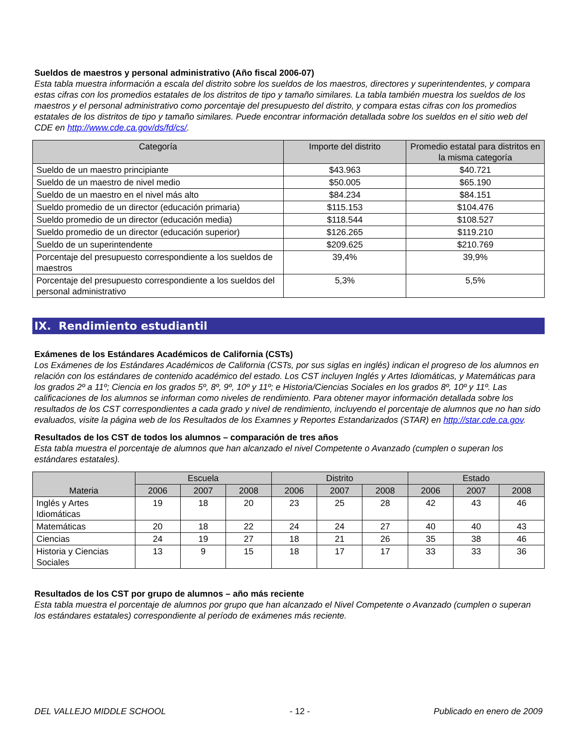Sueldos de maestros y personal administrativo (Año fiscal 2006-07)
Esta tabla muestra información a escala del distrito sobre los sueldos de los maestros, directores y superintendentes, y compara estas cifras con los promedios estatales de los distritos de tipo y tamaño similares. La tabla también muestra los sueldos de los maestros y el personal administrativo como porcentaje del presupuesto del distrito, y compara estas cifras con los promedios estatales de los distritos de tipo y tamaño similares. Puede encontrar información detallada sobre los sueldos en el sitio web del CDE en http://www.cde.ca.gov/ds/fd/cs/.
| Categoría | Importe del distrito | Promedio estatal para distritos en la misma categoría |
| --- | --- | --- |
| Sueldo de un maestro principiante | $43.963 | $40.721 |
| Sueldo de un maestro de nivel medio | $50.005 | $65.190 |
| Sueldo de un maestro en el nivel más alto | $84.234 | $84.151 |
| Sueldo promedio de un director (educación primaria) | $115.153 | $104.476 |
| Sueldo promedio de un director (educación media) | $118.544 | $108.527 |
| Sueldo promedio de un director (educación superior) | $126.265 | $119.210 |
| Sueldo de un superintendente | $209.625 | $210.769 |
| Porcentaje del presupuesto correspondiente a los sueldos de maestros | 39,4% | 39,9% |
| Porcentaje del presupuesto correspondiente a los sueldos del personal administrativo | 5,3% | 5,5% |
IX. Rendimiento estudiantil
Exámenes de los Estándares Académicos de California (CSTs)
Los Exámenes de los Estándares Académicos de California (CSTs, por sus siglas en inglés) indican el progreso de los alumnos en relación con los estándares de contenido académico del estado. Los CST incluyen Inglés y Artes Idiomáticas, y Matemáticas para los grados 2º a 11º; Ciencia en los grados 5º, 8º, 9º, 10º y 11º; e Historia/Ciencias Sociales en los grados 8º, 10º y 11º. Las calificaciones de los alumnos se informan como niveles de rendimiento. Para obtener mayor información detallada sobre los resultados de los CST correspondientes a cada grado y nivel de rendimiento, incluyendo el porcentaje de alumnos que no han sido evaluados, visite la página web de los Resultados de los Examnes y Reportes Estandarizados (STAR) en http://star.cde.ca.gov.
Resultados de los CST de todos los alumnos – comparación de tres años
Esta tabla muestra el porcentaje de alumnos que han alcanzado el nivel Competente o Avanzado (cumplen o superan los estándares estatales).
| Materia | Escuela | | | Distrito | | | Estado | | |
| --- | --- | --- | --- | --- | --- | --- | --- | --- | --- |
| | 2006 | 2007 | 2008 | 2006 | 2007 | 2008 | 2006 | 2007 | 2008 |
| Inglés y Artes Idiomáticas | 19 | 18 | 20 | 23 | 25 | 28 | 42 | 43 | 46 |
| Matemáticas | 20 | 18 | 22 | 24 | 24 | 27 | 40 | 40 | 43 |
| Ciencias | 24 | 19 | 27 | 18 | 21 | 26 | 35 | 38 | 46 |
| Historia y Ciencias Sociales | 13 | 9 | 15 | 18 | 17 | 17 | 33 | 33 | 36 |
Resultados de los CST por grupo de alumnos – año más reciente
Esta tabla muestra el porcentaje de alumnos por grupo que han alcanzado el Nivel Competente o Avanzado (cumplen o superan los estándares estatales) correspondiente al período de exámenes más reciente.
DEL VALLEJO MIDDLE SCHOOL - 12 - Publicado en enero de 2009